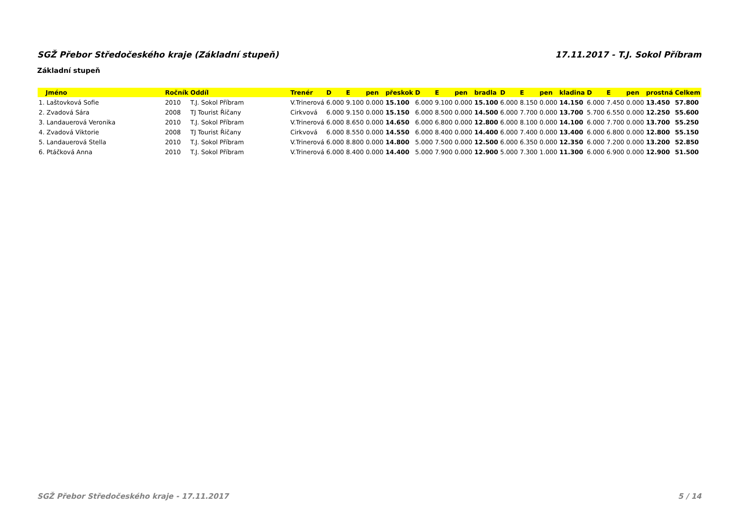SGŽ Přebor Středočeského kraje (Základní stupeň) 17.11.2017 - T.J. Sokol Příbram
Základní stupeň
| Jméno | Ročník | Oddíl | Trenér | D | E | pen | přeskok | D | E | pen | bradla | D | E | pen | kladina | D | E | pen | prostná | Celkem |
| --- | --- | --- | --- | --- | --- | --- | --- | --- | --- | --- | --- | --- | --- | --- | --- | --- | --- | --- | --- | --- |
| 1. Laštovková Sofie | 2010 | T.J. Sokol Příbram | V.Trinerová | 6.000 | 9.100 | 0.000 | 15.100 | 6.000 | 9.100 | 0.000 | 15.100 | 6.000 | 8.150 | 0.000 | 14.150 | 6.000 | 7.450 | 0.000 | 13.450 | 57.800 |
| 2. Zvadová Sára | 2008 | TJ Tourist Říčany | Cirkvová | 6.000 | 9.150 | 0.000 | 15.150 | 6.000 | 8.500 | 0.000 | 14.500 | 6.000 | 7.700 | 0.000 | 13.700 | 5.700 | 6.550 | 0.000 | 12.250 | 55.600 |
| 3. Landauerová Veronika | 2010 | T.J. Sokol Příbram | V.Trinerová | 6.000 | 8.650 | 0.000 | 14.650 | 6.000 | 6.800 | 0.000 | 12.800 | 6.000 | 8.100 | 0.000 | 14.100 | 6.000 | 7.700 | 0.000 | 13.700 | 55.250 |
| 4. Zvadová Viktorie | 2008 | TJ Tourist Říčany | Cirkvová | 6.000 | 8.550 | 0.000 | 14.550 | 6.000 | 8.400 | 0.000 | 14.400 | 6.000 | 7.400 | 0.000 | 13.400 | 6.000 | 6.800 | 0.000 | 12.800 | 55.150 |
| 5. Landauerová Stella | 2010 | T.J. Sokol Příbram | V.Trinerová | 6.000 | 8.800 | 0.000 | 14.800 | 5.000 | 7.500 | 0.000 | 12.500 | 6.000 | 6.350 | 0.000 | 12.350 | 6.000 | 7.200 | 0.000 | 13.200 | 52.850 |
| 6. Ptáčková Anna | 2010 | T.J. Sokol Příbram | V.Trinerová | 6.000 | 8.400 | 0.000 | 14.400 | 5.000 | 7.900 | 0.000 | 12.900 | 5.000 | 7.300 | 1.000 | 11.300 | 6.000 | 6.900 | 0.000 | 12.900 | 51.500 |
SGŽ Přebor Středočeského kraje - 17.11.2017 5 / 14